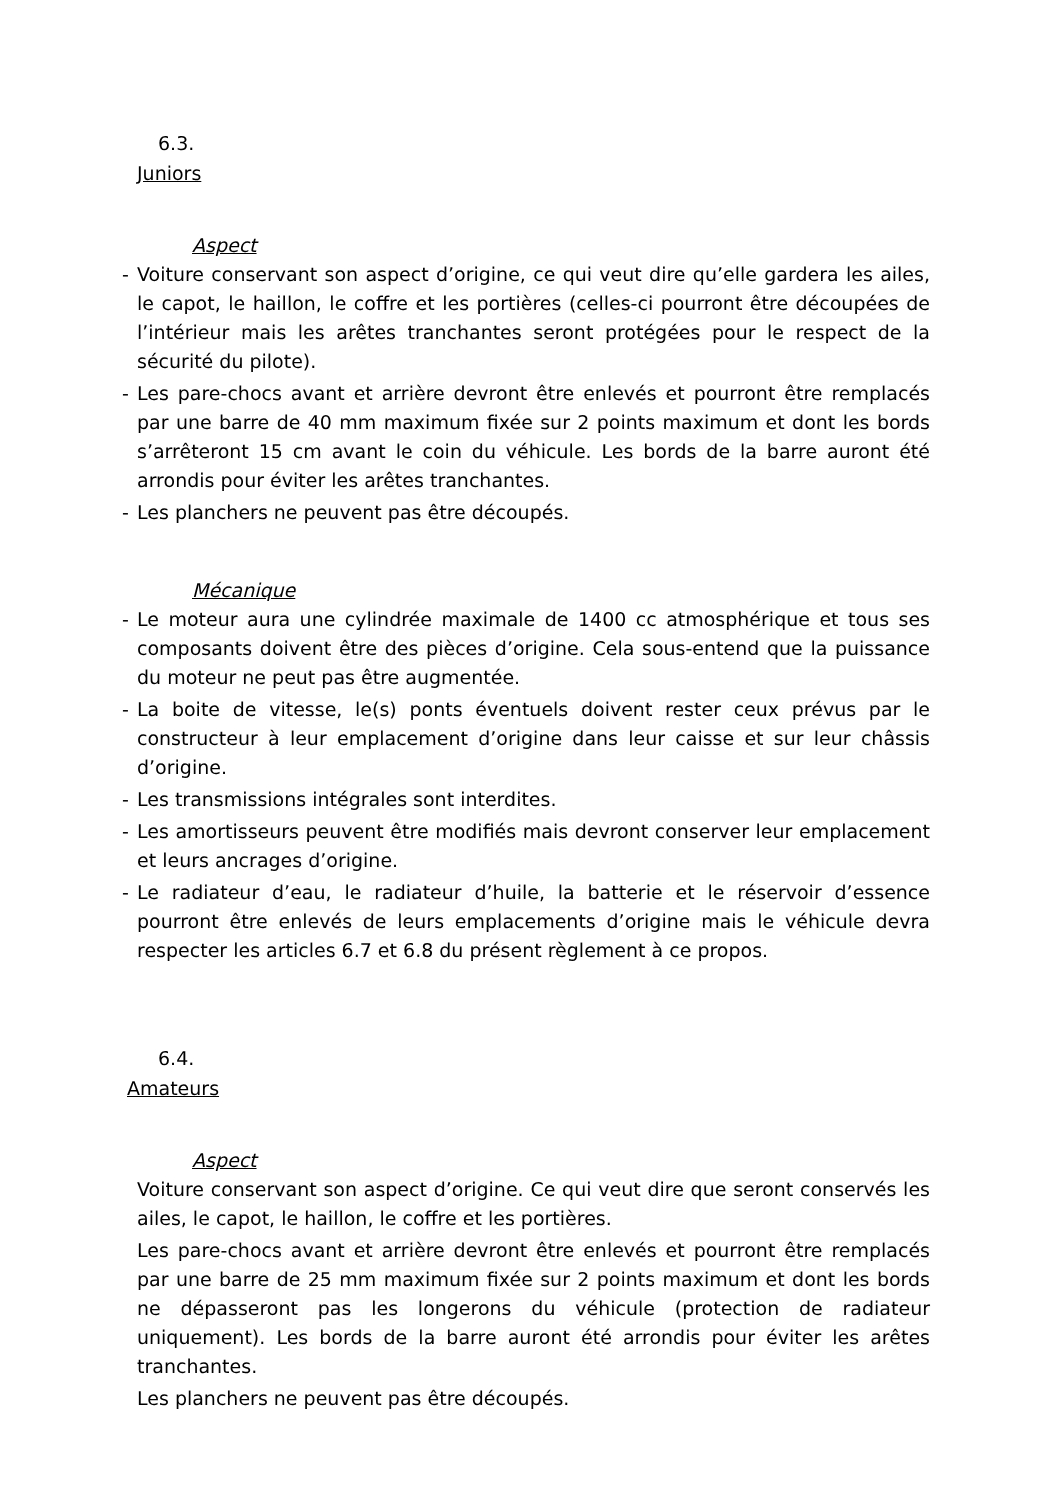6.3.
Juniors
Aspect
- Voiture conservant son aspect d’origine, ce qui veut dire qu’elle gardera les ailes, le capot, le haillon, le coffre et les portières (celles-ci pourront être découpées de l’intérieur mais les arêtes tranchantes seront protégées pour le respect de la sécurité du pilote).
- Les pare-chocs avant et arrière devront être enlevés et pourront être remplacés par une barre de 40 mm maximum fixée sur 2 points maximum et dont les bords s’arrêteront 15 cm avant le coin du véhicule. Les bords de la barre auront été arrondis pour éviter les arêtes tranchantes.
- Les planchers ne peuvent pas être découpés.
Mécanique
- Le moteur aura une cylindrée maximale de 1400 cc atmosphérique et tous ses composants doivent être des pièces d’origine. Cela sous-entend que la puissance du moteur ne peut pas être augmentée.
- La boite de vitesse, le(s) ponts éventuels doivent rester ceux prévus par le constructeur à leur emplacement d’origine dans leur caisse et sur leur châssis d’origine.
- Les transmissions intégrales sont interdites.
- Les amortisseurs peuvent être modifiés mais devront conserver leur emplacement et leurs ancrages d’origine.
- Le radiateur d’eau, le radiateur d’huile, la batterie et le réservoir d’essence pourront être enlevés de leurs emplacements d’origine mais le véhicule devra respecter les articles 6.7 et 6.8 du présent règlement à ce propos.
6.4.
Amateurs
Aspect
Voiture conservant son aspect d’origine. Ce qui veut dire que seront conservés les ailes, le capot, le haillon, le coffre et les portières.
Les pare-chocs avant et arrière devront être enlevés et pourront être remplacés par une barre de 25 mm maximum fixée sur 2 points maximum et dont les bords ne dépasseront pas les longerons du véhicule (protection de radiateur uniquement). Les bords de la barre auront été arrondis pour éviter les arêtes tranchantes.
Les planchers ne peuvent pas être découpés.